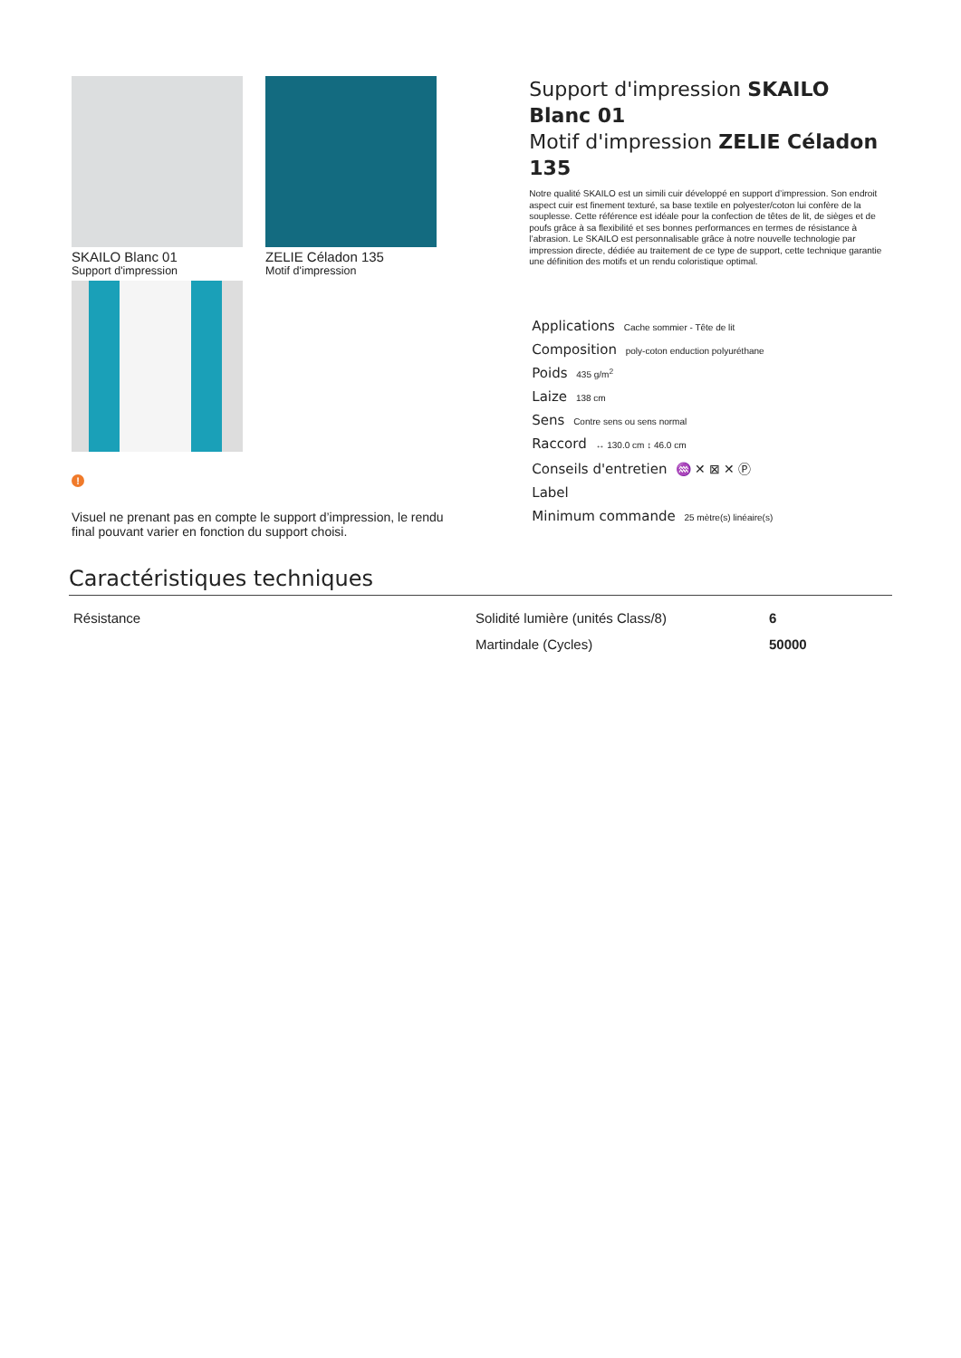SKAILO Blanc 01
Support d'impression
ZELIE Céladon 135
Motif d'impression
!
Visuel ne prenant pas en compte le support d’impression, le rendu final pouvant varier en fonction du support choisi.
Support d'impression SKAILO Blanc 01
Motif d'impression ZELIE Céladon 135
Notre qualité SKAILO est un simili cuir développé en support d’impression. Son endroit aspect cuir est finement texturé, sa base textile en polyester/coton lui confère de la souplesse. Cette référence est idéale pour la confection de têtes de lit, de sièges et de poufs grâce à sa flexibilité et ses bonnes performances en termes de résistance à l’abrasion. Le SKAILO est personnalisable grâce à notre nouvelle technologie par impression directe, dédiée au traitement de ce type de support, cette technique garantie une définition des motifs et un rendu coloristique optimal.
Applications Cache sommier - Tête de lit
Composition poly-coton enduction polyuréthane
Poids 435 g/m<sup>2</sup>
Laize 138 cm
Sens Contre sens ou sens normal
Raccord ↔ 130.0 cm ↕ 46.0 cm
Conseils d'entretien ♒ ✕ ⊠ ✕ Ⓟ
Label
Minimum commande 25 mètre(s) linéaire(s)
Caractéristiques techniques
| Résistance | Solidité lumière (unités Class/8) | 6 |
| | Martindale (Cycles) | 50000 |